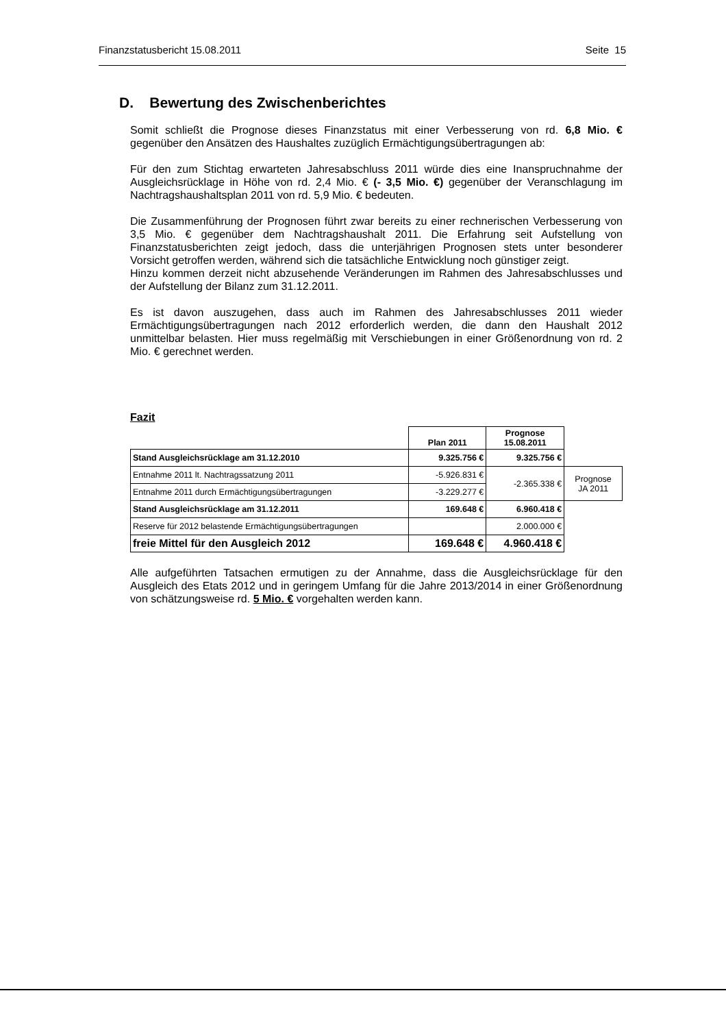Finanzstatusbericht 15.08.2011 Seite 15
D. Bewertung des Zwischenberichtes
Somit schließt die Prognose dieses Finanzstatus mit einer Verbesserung von rd. 6,8 Mio. € gegenüber den Ansätzen des Haushaltes zuzüglich Ermächtigungsübertragungen ab:
Für den zum Stichtag erwarteten Jahresabschluss 2011 würde dies eine Inanspruchnahme der Ausgleichsrücklage in Höhe von rd. 2,4 Mio. € (- 3,5 Mio. €) gegenüber der Veranschlagung im Nachtragshaushaltsplan 2011 von rd. 5,9 Mio. € bedeuten.
Die Zusammenführung der Prognosen führt zwar bereits zu einer rechnerischen Verbesserung von 3,5 Mio. € gegenüber dem Nachtragshaushalt 2011. Die Erfahrung seit Aufstellung von Finanzstatusberichten zeigt jedoch, dass die unterjährigen Prognosen stets unter besonderer Vorsicht getroffen werden, während sich die tatsächliche Entwicklung noch günstiger zeigt.
Hinzu kommen derzeit nicht abzusehende Veränderungen im Rahmen des Jahresabschlusses und der Aufstellung der Bilanz zum 31.12.2011.
Es ist davon auszugehen, dass auch im Rahmen des Jahresabschlusses 2011 wieder Ermächtigungsübertragungen nach 2012 erforderlich werden, die dann den Haushalt 2012 unmittelbar belasten. Hier muss regelmäßig mit Verschiebungen in einer Größenordnung von rd. 2 Mio. € gerechnet werden.
Fazit
| | Plan 2011 | Prognose 15.08.2011 | |
| Stand Ausgleichsrücklage am 31.12.2010 | 9.325.756 € | 9.325.756 € | |
| Entnahme 2011 lt. Nachtragssatzung 2011 | -5.926.831 € | -2.365.338 € | Prognose JA 2011 |
| Entnahme 2011 durch Ermächtigungsübertragungen | -3.229.277 € | | |
| Stand Ausgleichsrücklage am 31.12.2011 | 169.648 € | 6.960.418 € | |
| Reserve für 2012 belastende Ermächtigungsübertragungen | | 2.000.000 € | |
| freie Mittel für den Ausgleich 2012 | 169.648 € | 4.960.418 € | |
Alle aufgeführten Tatsachen ermutigen zu der Annahme, dass die Ausgleichsrücklage für den Ausgleich des Etats 2012 und in geringem Umfang für die Jahre 2013/2014 in einer Größenordnung von schätzungsweise rd. 5 Mio. € vorgehalten werden kann.